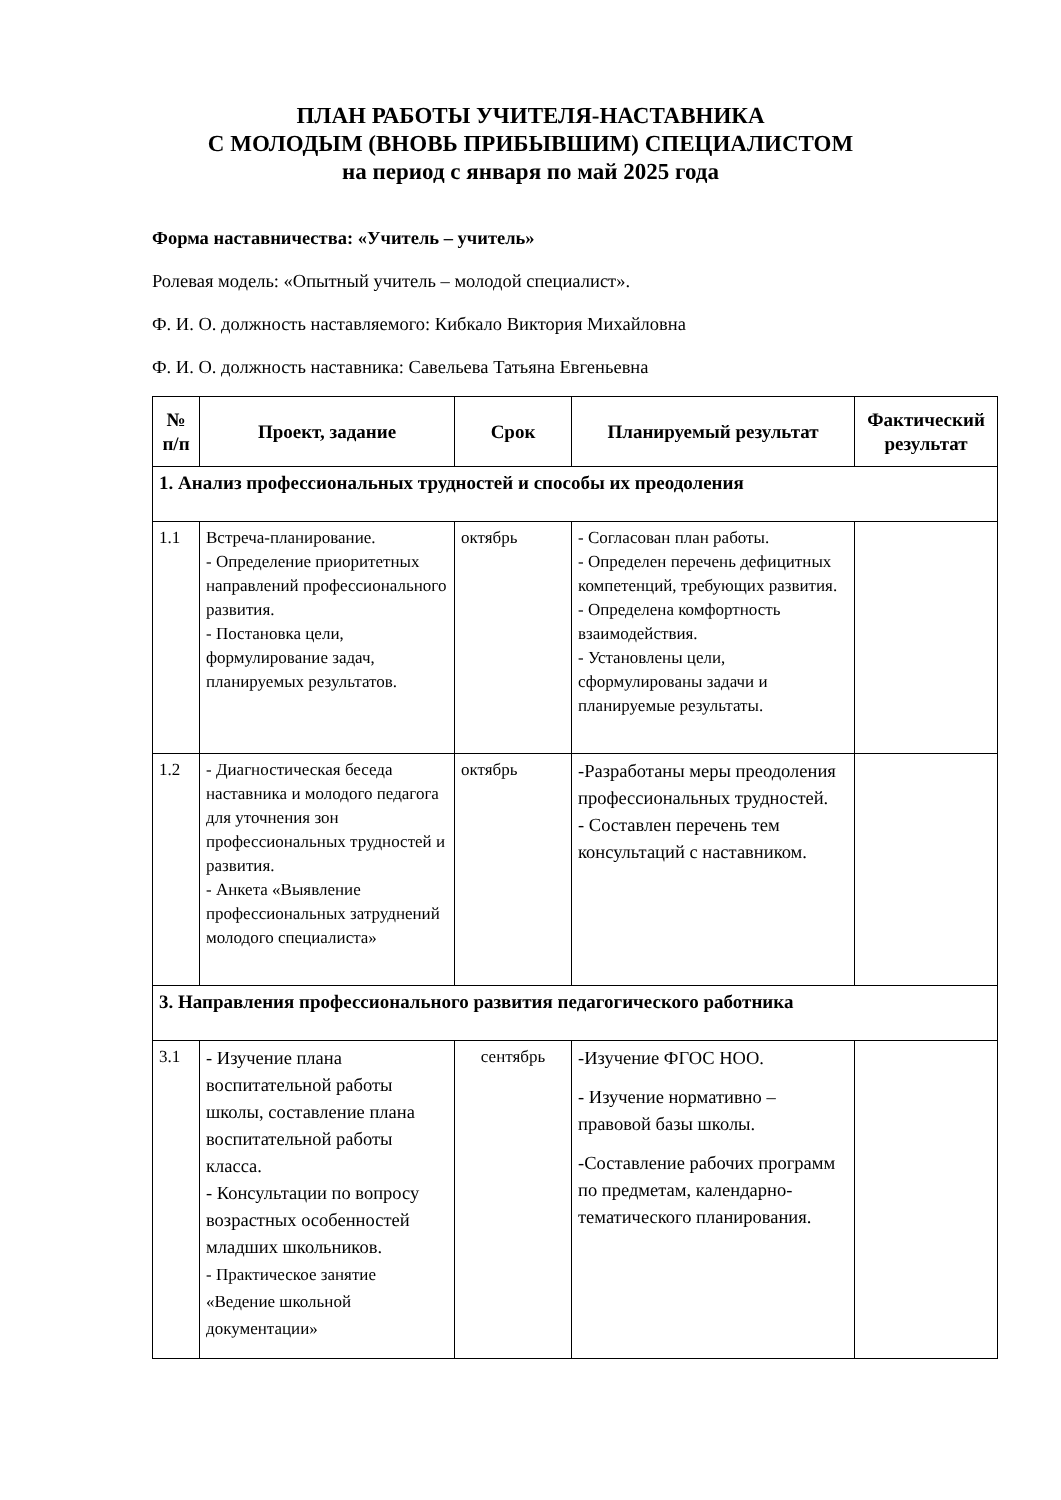ПЛАН РАБОТЫ УЧИТЕЛЯ-НАСТАВНИКА
С МОЛОДЫМ (ВНОВЬ ПРИБЫВШИМ) СПЕЦИАЛИСТОМ
на период с января по май 2025 года
Форма наставничества: «Учитель – учитель»
Ролевая модель: «Опытный учитель – молодой специалист».
Ф. И. О. должность наставляемого: Кибкало Виктория Михайловна
Ф. И. О. должность наставника: Савельева Татьяна Евгеньевна
| № п/п | Проект, задание | Срок | Планируемый результат | Фактический результат |
| --- | --- | --- | --- | --- |
| 1. Анализ профессиональных трудностей и способы их преодоления | | | | |
| 1.1 | Встреча-планирование. - Определение приоритетных направлений профессионального развития. - Постановка цели, формулирование задач, планируемых результатов. | октябрь | - Согласован план работы. - Определен перечень дефицитных компетенций, требующих развития. - Определена комфортность взаимодействия. - Установлены цели, сформулированы задачи и планируемые результаты. | |
| 1.2 | - Диагностическая беседа наставника и молодого педагога для уточнения зон профессиональных трудностей и развития. - Анкета «Выявление профессиональных затруднений молодого специалиста» | октябрь | -Разработаны меры преодоления профессиональных трудностей. - Составлен перечень тем консультаций с наставником. | |
| 3. Направления профессионального развития педагогического работника | | | | |
| 3.1 | - Изучение плана воспитательной работы школы, составление плана воспитательной работы класса. - Консультации по вопросу возрастных особенностей младших школьников. - Практическое занятие «Ведение школьной документации» | сентябрь | -Изучение ФГОС НОО. - Изучение нормативно – правовой базы школы. -Составление рабочих программ по предметам, календарно-тематического планирования. | |